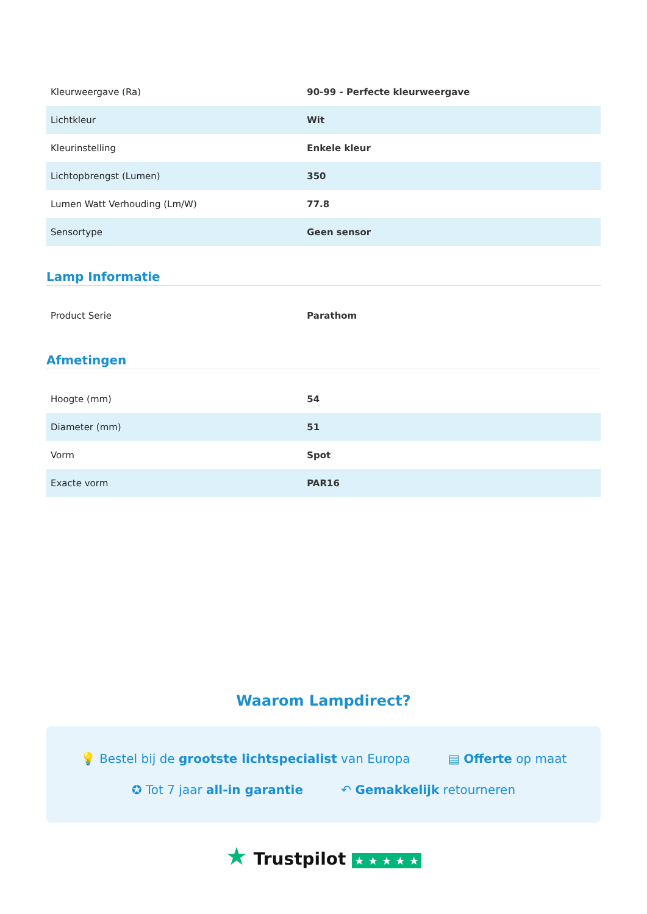| Kleurweergave (Ra) | 90-99 - Perfecte kleurweergave |
| Lichtkleur | Wit |
| Kleurinstelling | Enkele kleur |
| Lichtopbrengst (Lumen) | 350 |
| Lumen Watt Verhouding (Lm/W) | 77.8 |
| Sensortype | Geen sensor |
Lamp Informatie
| Product Serie | Parathom |
Afmetingen
| Hoogte (mm) | 54 |
| Diameter (mm) | 51 |
| Vorm | Spot |
| Exacte vorm | PAR16 |
Waarom Lampdirect?
💡 Bestel bij de grootste lichtspecialist van Europa ▤ Offerte op maat
✪ Tot 7 jaar all-in garantie ↶ Gemakkelijk retourneren
★ Trustpilot ★ ★ ★ ★ ★